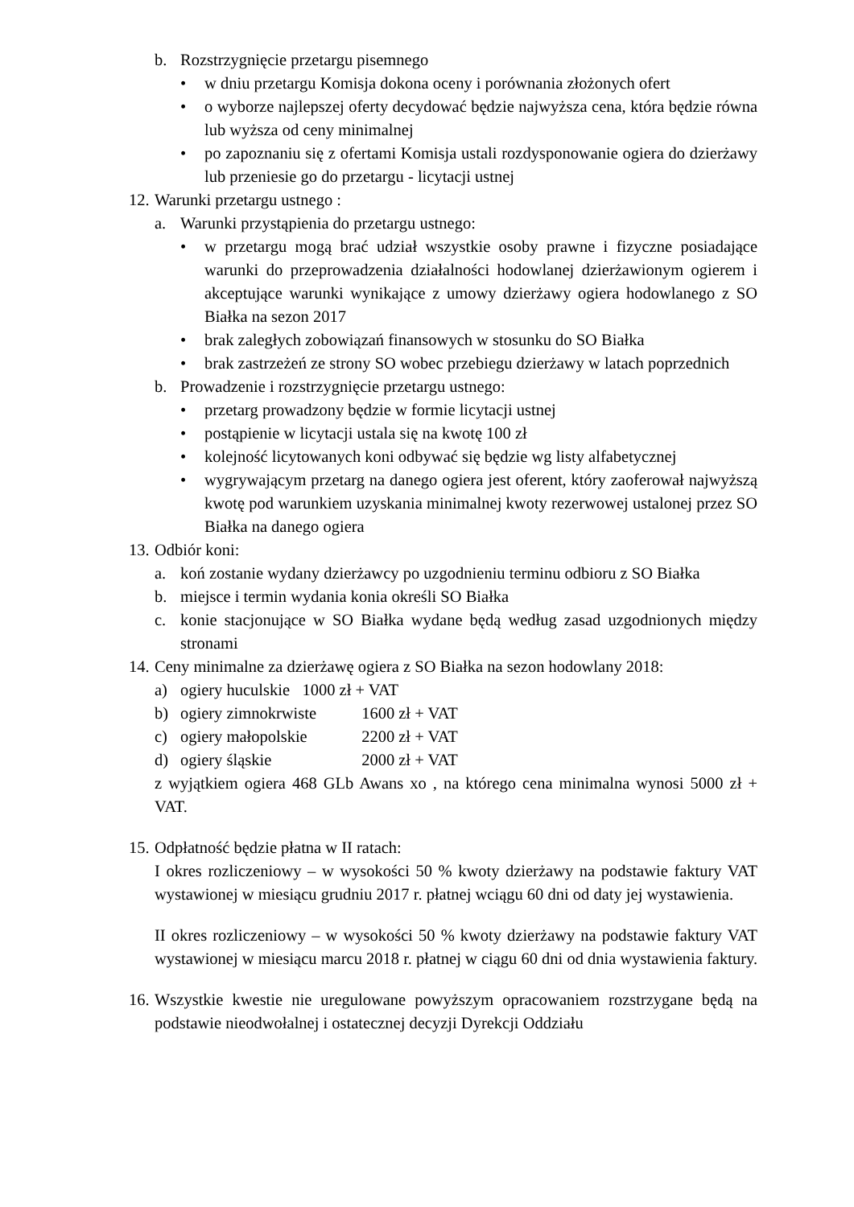b. Rozstrzygnięcie przetargu pisemnego
• w dniu przetargu Komisja dokona oceny i porównania złożonych ofert
• o wyborze najlepszej oferty decydować będzie najwyższa cena, która będzie równa lub wyższa od ceny minimalnej
• po zapoznaniu się z ofertami Komisja ustali rozdysponowanie ogiera do dzierżawy lub przeniesie go do przetargu - licytacji ustnej
12. Warunki przetargu ustnego :
a. Warunki przystąpienia do przetargu ustnego:
• w przetargu mogą brać udział wszystkie osoby prawne i fizyczne posiadające warunki do przeprowadzenia działalności hodowlanej dzierżawionym ogierem i akceptujące warunki wynikające z umowy dzierżawy ogiera hodowlanego z SO Białka na sezon 2017
• brak zaległych zobowiązań finansowych w stosunku do SO Białka
• brak zastrzeżeń ze strony SO wobec przebiegu dzierżawy w latach poprzednich
b. Prowadzenie i rozstrzygnięcie przetargu ustnego:
• przetarg prowadzony będzie w formie licytacji ustnej
• postąpienie w licytacji ustala się na kwotę 100 zł
• kolejność licytowanych koni odbywać się będzie wg listy alfabetycznej
• wygrywającym przetarg na danego ogiera jest oferent, który zaoferował najwyższą kwotę pod warunkiem uzyskania minimalnej kwoty rezerwowej ustalonej przez SO Białka na danego ogiera
13. Odbiór koni:
a. koń zostanie wydany dzierżawcy po uzgodnieniu terminu odbioru z SO Białka
b. miejsce i termin wydania konia określi SO Białka
c. konie stacjonujące w SO Białka wydane będą według zasad uzgodnionych między stronami
14. Ceny minimalne za dzierżawę ogiera z SO Białka na sezon hodowlany 2018:
a) ogiery huculskie 1000 zł + VAT
b) ogiery zimnokrwiste 1600 zł + VAT
c) ogiery małopolskie 2200 zł + VAT
d) ogiery śląskie 2000 zł + VAT
z wyjątkiem ogiera 468 GLb Awans xo , na którego cena minimalna wynosi 5000 zł + VAT.
15. Odpłatność będzie płatna w II ratach:
I okres rozliczeniowy – w wysokości 50 % kwoty dzierżawy na podstawie faktury VAT wystawionej w miesiącu grudniu 2017 r. płatnej wciągu 60 dni od daty jej wystawienia.
II okres rozliczeniowy – w wysokości 50 % kwoty dzierżawy na podstawie faktury VAT wystawionej w miesiącu marcu 2018 r. płatnej w ciągu 60 dni od dnia wystawienia faktury.
16. Wszystkie kwestie nie uregulowane powyższym opracowaniem rozstrzygane będą na podstawie nieodwołalnej i ostatecznej decyzji Dyrekcji Oddziału